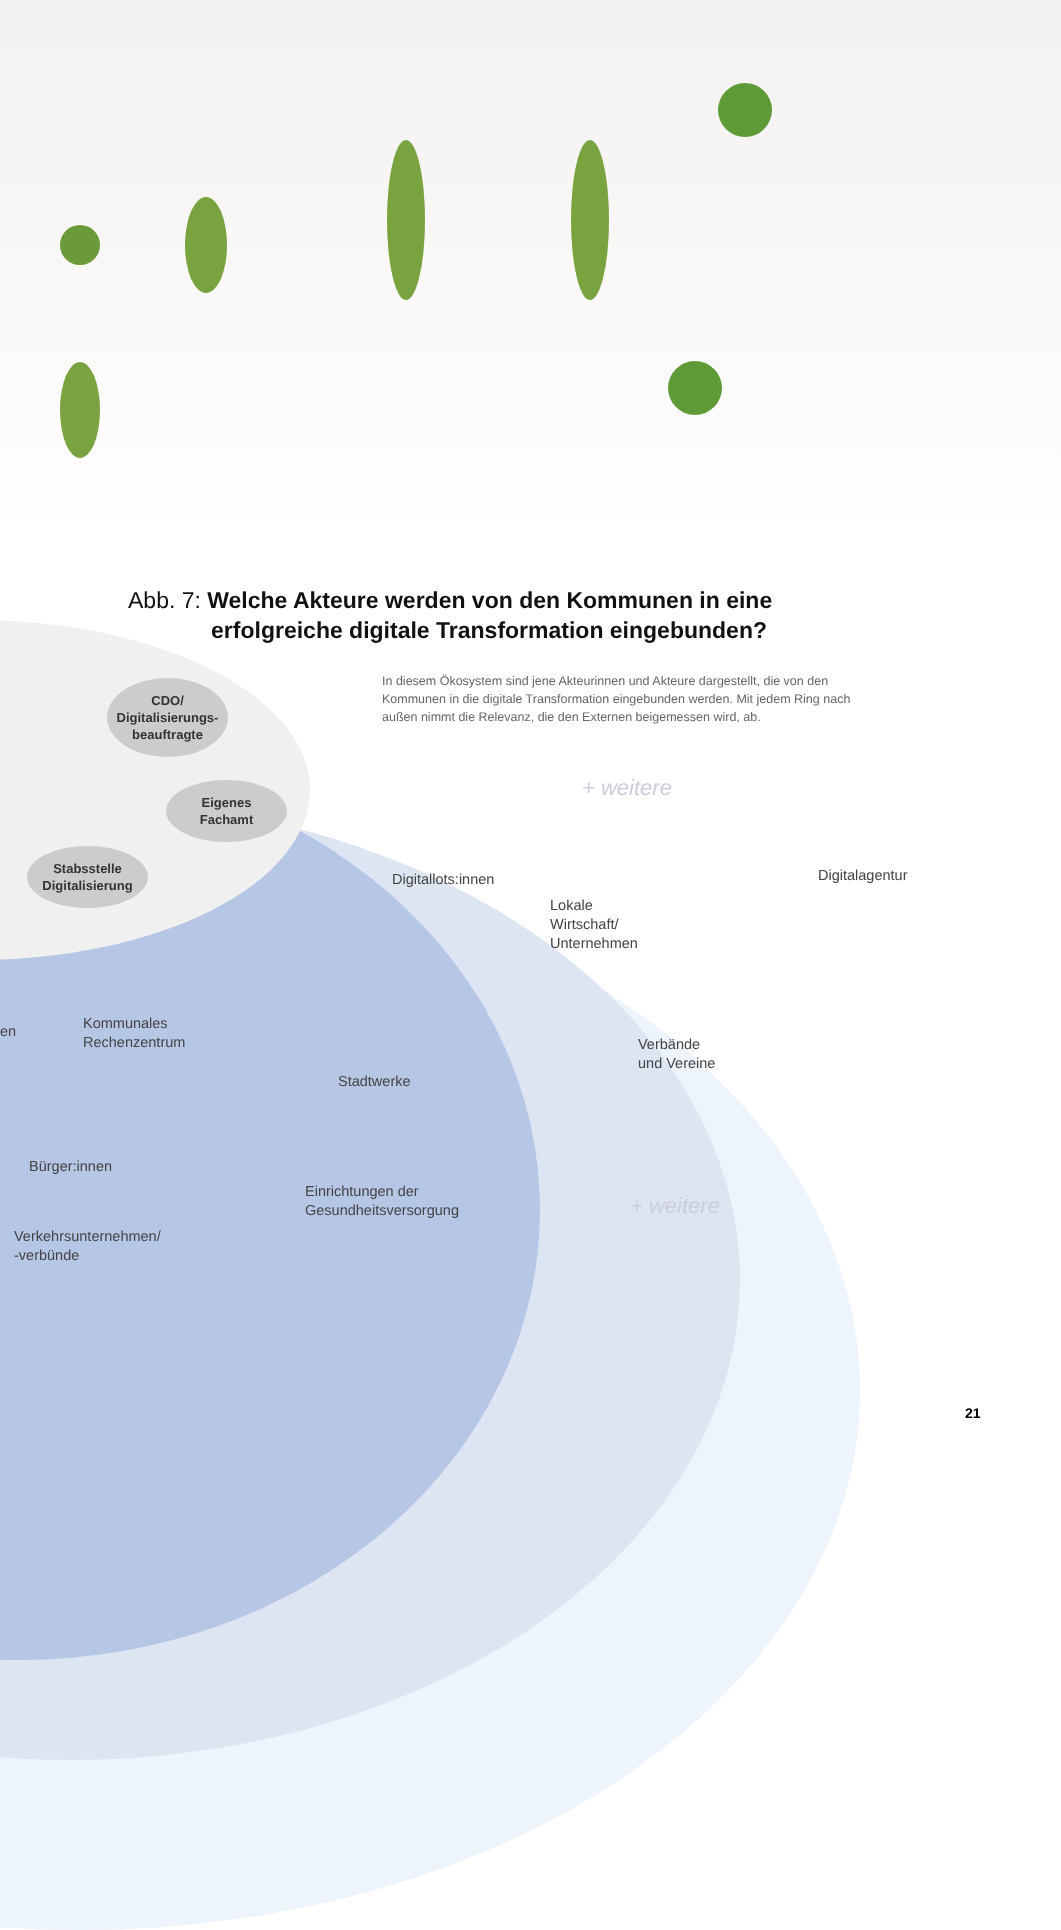Abb. 7: Welche Akteure werden von den Kommunen in eine
erfolgreiche digitale Transformation eingebunden?
In diesem Ökosystem sind jene Akteurinnen und Akteure dargestellt, die von den Kommunen in die digitale Transformation eingebunden werden. Mit jedem Ring nach außen nimmt die Relevanz, die den Externen beigemessen wird, ab.
CDO/
Digitalisierungs-
beauftragte
Eigenes
Fachamt
Stabsstelle
Digitalisierung
+ weitere
Digitalagentur
Digitallots:innen
Lokale
Wirtschaft/
Unternehmen
en
Kommunales
Rechenzentrum
Verbände
und Vereine
Stadtwerke
Bürger:innen
Einrichtungen der
Gesundheitsversorgung
+ weitere
Verkehrsunternehmen/
-verbünde
21